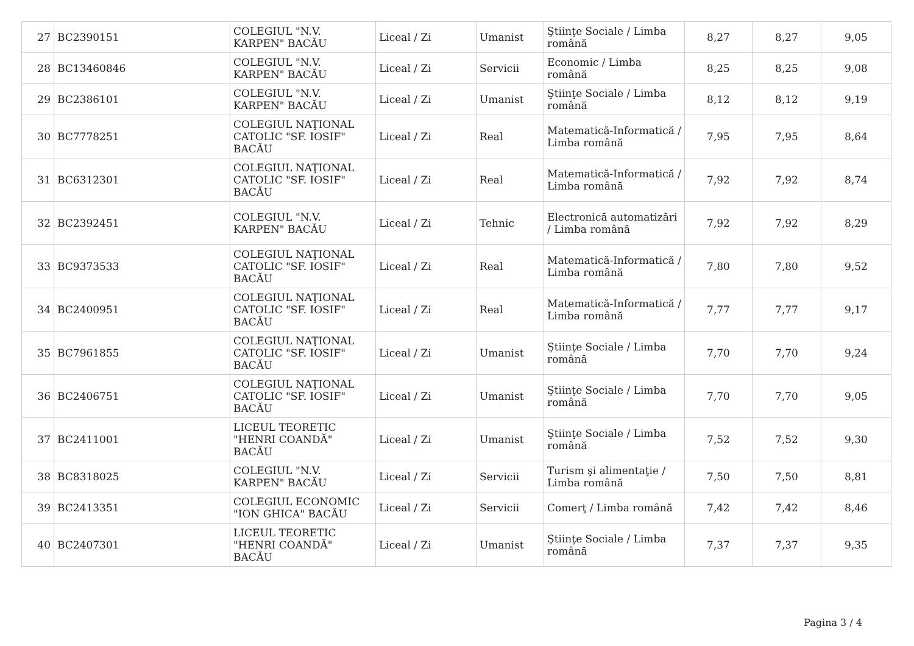| 27 | BC2390151 | COLEGIUL "N.V. KARPEN" BACĂU | Liceal / Zi | Umanist | Ştiinţe Sociale / Limba română | 8,27 | 8,27 | 9,05 |
| 28 | BC13460846 | COLEGIUL "N.V. KARPEN" BACĂU | Liceal / Zi | Servicii | Economic / Limba română | 8,25 | 8,25 | 9,08 |
| 29 | BC2386101 | COLEGIUL "N.V. KARPEN" BACĂU | Liceal / Zi | Umanist | Ştiinţe Sociale / Limba română | 8,12 | 8,12 | 9,19 |
| 30 | BC7778251 | COLEGIUL NAŢIONAL CATOLIC "SF. IOSIF" BACĂU | Liceal / Zi | Real | Matematică-Informatică / Limba română | 7,95 | 7,95 | 8,64 |
| 31 | BC6312301 | COLEGIUL NAŢIONAL CATOLIC "SF. IOSIF" BACĂU | Liceal / Zi | Real | Matematică-Informatică / Limba română | 7,92 | 7,92 | 8,74 |
| 32 | BC2392451 | COLEGIUL "N.V. KARPEN" BACĂU | Liceal / Zi | Tehnic | Electronică automatizări / Limba română | 7,92 | 7,92 | 8,29 |
| 33 | BC9373533 | COLEGIUL NAŢIONAL CATOLIC "SF. IOSIF" BACĂU | Liceal / Zi | Real | Matematică-Informatică / Limba română | 7,80 | 7,80 | 9,52 |
| 34 | BC2400951 | COLEGIUL NAŢIONAL CATOLIC "SF. IOSIF" BACĂU | Liceal / Zi | Real | Matematică-Informatică / Limba română | 7,77 | 7,77 | 9,17 |
| 35 | BC7961855 | COLEGIUL NAŢIONAL CATOLIC "SF. IOSIF" BACĂU | Liceal / Zi | Umanist | Ştiinţe Sociale / Limba română | 7,70 | 7,70 | 9,24 |
| 36 | BC2406751 | COLEGIUL NAŢIONAL CATOLIC "SF. IOSIF" BACĂU | Liceal / Zi | Umanist | Ştiinţe Sociale / Limba română | 7,70 | 7,70 | 9,05 |
| 37 | BC2411001 | LICEUL TEORETIC "HENRI COANDĂ" BACĂU | Liceal / Zi | Umanist | Ştiinţe Sociale / Limba română | 7,52 | 7,52 | 9,30 |
| 38 | BC8318025 | COLEGIUL "N.V. KARPEN" BACĂU | Liceal / Zi | Servicii | Turism şi alimentaţie / Limba română | 7,50 | 7,50 | 8,81 |
| 39 | BC2413351 | COLEGIUL ECONOMIC "ION GHICA" BACĂU | Liceal / Zi | Servicii | Comerţ / Limba română | 7,42 | 7,42 | 8,46 |
| 40 | BC2407301 | LICEUL TEORETIC "HENRI COANDĂ" BACĂU | Liceal / Zi | Umanist | Ştiinţe Sociale / Limba română | 7,37 | 7,37 | 9,35 |
Pagina 3 / 4